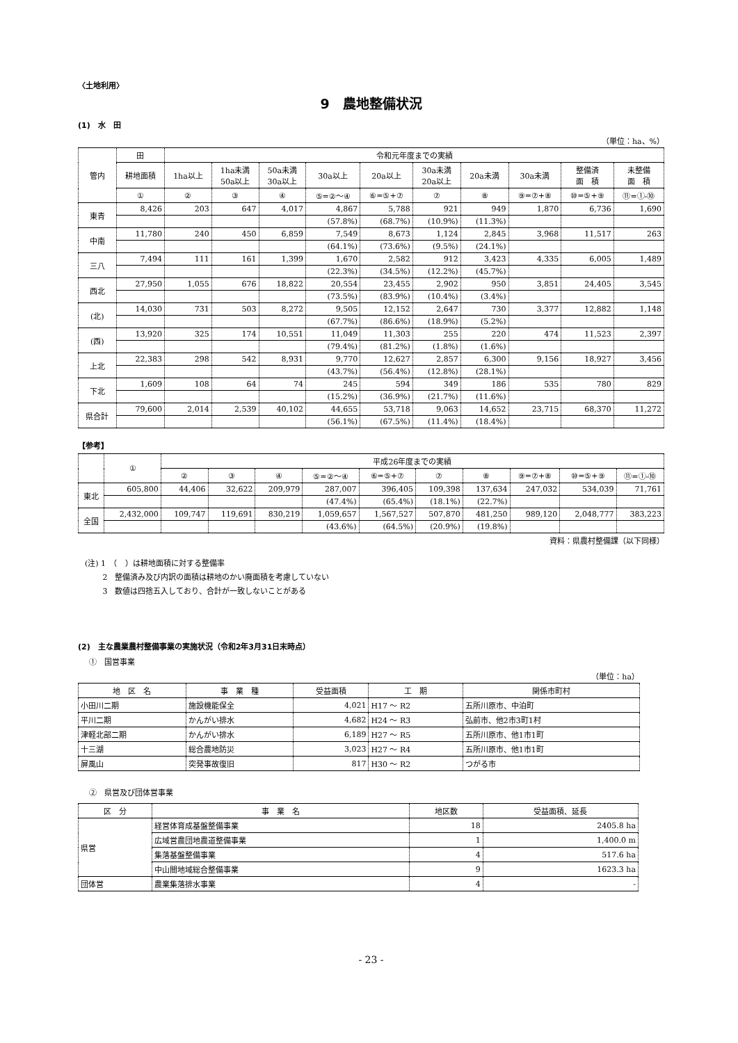〈土地利用〉
9　農地整備状況
(1)　水　田
（単位：ha、%）
| 管内 | 田 | 令和元年度までの実績 | | | | | | | | | |
| --- | --- | --- | --- | --- | --- | --- | --- | --- | --- | --- | --- |
| | 耕地面積 | 1ha以上 | 1ha未満 50a以上 | 50a未満 30a以上 | 30a以上 | 20a以上 | 30a未満 20a以上 | 20a未満 | 30a未満 | 整備済 面 積 | 未整備 面 積 |
| | ① | ② | ③ | ④ | ⑤=②～④ | ⑥=⑤+⑦ | ⑦ | ⑧ | ⑨=⑦+⑧ | ⑩=⑤+⑨ | ⑪=①-⑩ |
| 東青 | 8,426 | 203 | 647 | 4,017 | 4,867 | 5,788 | 921 | 949 | 1,870 | 6,736 | 1,690 |
| | | | | | (57.8%) | (68.7%) | (10.9%) | (11.3%) | | | |
| 中南 | 11,780 | 240 | 450 | 6,859 | 7,549 | 8,673 | 1,124 | 2,845 | 3,968 | 11,517 | 263 |
| | | | | | (64.1%) | (73.6%) | (9.5%) | (24.1%) | | | |
| 三八 | 7,494 | 111 | 161 | 1,399 | 1,670 | 2,582 | 912 | 3,423 | 4,335 | 6,005 | 1,489 |
| | | | | | (22.3%) | (34.5%) | (12.2%) | (45.7%) | | | |
| 西北 | 27,950 | 1,055 | 676 | 18,822 | 20,554 | 23,455 | 2,902 | 950 | 3,851 | 24,405 | 3,545 |
| | | | | | (73.5%) | (83.9%) | (10.4%) | (3.4%) | | | |
| (北) | 14,030 | 731 | 503 | 8,272 | 9,505 | 12,152 | 2,647 | 730 | 3,377 | 12,882 | 1,148 |
| | | | | | (67.7%) | (86.6%) | (18.9%) | (5.2%) | | | |
| (西) | 13,920 | 325 | 174 | 10,551 | 11,049 | 11,303 | 255 | 220 | 474 | 11,523 | 2,397 |
| | | | | | (79.4%) | (81.2%) | (1.8%) | (1.6%) | | | |
| 上北 | 22,383 | 298 | 542 | 8,931 | 9,770 | 12,627 | 2,857 | 6,300 | 9,156 | 18,927 | 3,456 |
| | | | | | (43.7%) | (56.4%) | (12.8%) | (28.1%) | | | |
| 下北 | 1,609 | 108 | 64 | 74 | 245 | 594 | 349 | 186 | 535 | 780 | 829 |
| | | | | | (15.2%) | (36.9%) | (21.7%) | (11.6%) | | | |
| 県合計 | 79,600 | 2,014 | 2,539 | 40,102 | 44,655 | 53,718 | 9,063 | 14,652 | 23,715 | 68,370 | 11,272 |
| | | | | | (56.1%) | (67.5%) | (11.4%) | (18.4%) | | | |
【参考】
| | ① | 平成26年度までの実績 | | | | | | | | | |
| --- | --- | --- | --- | --- | --- | --- | --- | --- | --- | --- | --- |
| | | ② | ③ | ④ | ⑤=②～④ | ⑥=⑤+⑦ | ⑦ | ⑧ | ⑨=⑦+⑧ | ⑩=⑤+⑨ | ⑪=①-⑩ |
| 東北 | 605,800 | 44,406 | 32,622 | 209,979 | 287,007 | 396,405 | 109,398 | 137,634 | 247,032 | 534,039 | 71,761 |
| | | | | | (47.4%) | (65.4%) | (18.1%) | (22.7%) | | | |
| 全国 | 2,432,000 | 109,747 | 119,691 | 830,219 | 1,059,657 | 1,567,527 | 507,870 | 481,250 | 989,120 | 2,048,777 | 383,223 |
| | | | | | (43.6%) | (64.5%) | (20.9%) | (19.8%) | | | |
資料：県農村整備課（以下同様）
(注) 1　（　）は耕地面積に対する整備率
　　 2　整備済み及び内訳の面積は耕地のかい廃面積を考慮していない
　　 3　数値は四捨五入しており、合計が一致しないことがある
(2)　主な農業農村整備事業の実施状況（令和2年3月31日末時点）
①　国営事業
（単位：ha）
| 地 区 名 | 事 業 種 | 受益面積 | 工 期 | 関係市町村 |
| --- | --- | --- | --- | --- |
| 小田川二期 | 施設機能保全 | 4,021 | H17 ～ R2 | 五所川原市、中泊町 |
| 平川二期 | かんがい排水 | 4,682 | H24 ～ R3 | 弘前市、他2市3町1村 |
| 津軽北部二期 | かんがい排水 | 6,189 | H27 ～ R5 | 五所川原市、他1市1町 |
| 十三湖 | 総合農地防災 | 3,023 | H27 ～ R4 | 五所川原市、他1市1町 |
| 屏風山 | 突発事故復旧 | 817 | H30 ～ R2 | つがる市 |
②　県営及び団体営事業
| 区 分 | 事 業 名 | 地区数 | 受益面積、延長 |
| --- | --- | --- | --- |
| 県営 | 経営体育成基盤整備事業 | 18 | 2405.8 ha |
| | 広域営農団地農道整備事業 | 1 | 1,400.0 m |
| | 集落基盤整備事業 | 4 | 517.6 ha |
| | 中山間地域総合整備事業 | 9 | 1623.3 ha |
| 団体営 | 農業集落排水事業 | 4 | - |
- 23 -